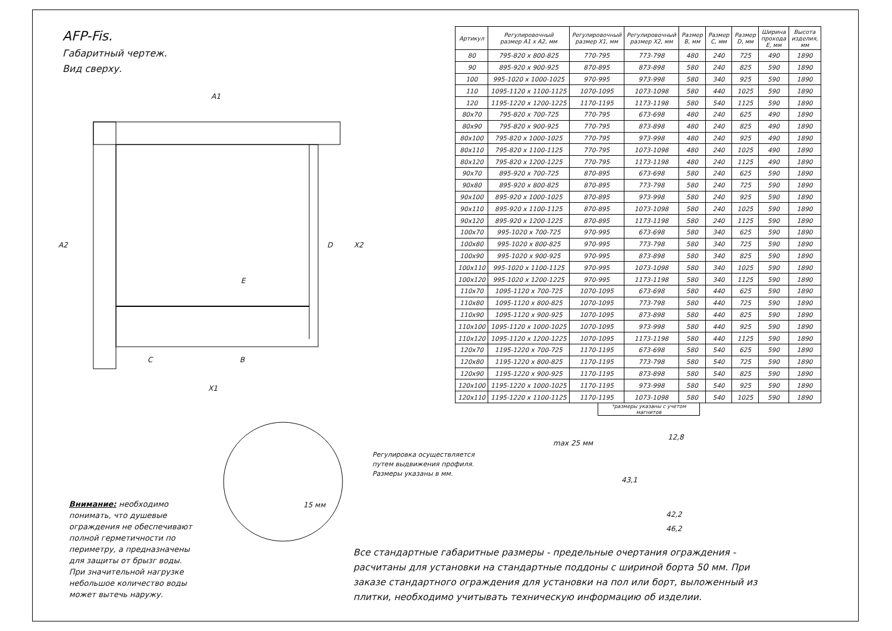A1
A2
E
D X2
C B
X1
15 мм
max 25 мм
12,8
43,1
42,2
46,2
AFP-Fis.
Габаритный чертеж.
Вид сверху.
| Артикул | Регулировочный размер A1 x A2, мм | Регулировочный размер X1, мм | Регулировочный размер X2, мм | Размер B, мм | Размер C, мм | Размер D, мм | Ширина прохода E, мм | Высота изделия, мм |
| --- | --- | --- | --- | --- | --- | --- | --- | --- |
| 80 | 795-820 x 800-825 | 770-795 | 773-798 | 480 | 240 | 725 | 490 | 1890 |
| 90 | 895-920 x 900-925 | 870-895 | 873-898 | 580 | 240 | 825 | 590 | 1890 |
| 100 | 995-1020 x 1000-1025 | 970-995 | 973-998 | 580 | 340 | 925 | 590 | 1890 |
| 110 | 1095-1120 x 1100-1125 | 1070-1095 | 1073-1098 | 580 | 440 | 1025 | 590 | 1890 |
| 120 | 1195-1220 x 1200-1225 | 1170-1195 | 1173-1198 | 580 | 540 | 1125 | 590 | 1890 |
| 80x70 | 795-820 x 700-725 | 770-795 | 673-698 | 480 | 240 | 625 | 490 | 1890 |
| 80x90 | 795-820 x 900-925 | 770-795 | 873-898 | 480 | 240 | 825 | 490 | 1890 |
| 80x100 | 795-820 x 1000-1025 | 770-795 | 973-998 | 480 | 240 | 925 | 490 | 1890 |
| 80x110 | 795-820 x 1100-1125 | 770-795 | 1073-1098 | 480 | 240 | 1025 | 490 | 1890 |
| 80x120 | 795-820 x 1200-1225 | 770-795 | 1173-1198 | 480 | 240 | 1125 | 490 | 1890 |
| 90x70 | 895-920 x 700-725 | 870-895 | 673-698 | 580 | 240 | 625 | 590 | 1890 |
| 90x80 | 895-920 x 800-825 | 870-895 | 773-798 | 580 | 240 | 725 | 590 | 1890 |
| 90x100 | 895-920 x 1000-1025 | 870-895 | 973-998 | 580 | 240 | 925 | 590 | 1890 |
| 90x110 | 895-920 x 1100-1125 | 870-895 | 1073-1098 | 580 | 240 | 1025 | 590 | 1890 |
| 90x120 | 895-920 x 1200-1225 | 870-895 | 1173-1198 | 580 | 240 | 1125 | 590 | 1890 |
| 100x70 | 995-1020 x 700-725 | 970-995 | 673-698 | 580 | 340 | 625 | 590 | 1890 |
| 100x80 | 995-1020 x 800-825 | 970-995 | 773-798 | 580 | 340 | 725 | 590 | 1890 |
| 100x90 | 995-1020 x 900-925 | 970-995 | 873-898 | 580 | 340 | 825 | 590 | 1890 |
| 100x110 | 995-1020 x 1100-1125 | 970-995 | 1073-1098 | 580 | 340 | 1025 | 590 | 1890 |
| 100x120 | 995-1020 x 1200-1225 | 970-995 | 1173-1198 | 580 | 340 | 1125 | 590 | 1890 |
| 110x70 | 1095-1120 x 700-725 | 1070-1095 | 673-698 | 580 | 440 | 625 | 590 | 1890 |
| 110x80 | 1095-1120 x 800-825 | 1070-1095 | 773-798 | 580 | 440 | 725 | 590 | 1890 |
| 110x90 | 1095-1120 x 900-925 | 1070-1095 | 873-898 | 580 | 440 | 825 | 590 | 1890 |
| 110x100 | 1095-1120 x 1000-1025 | 1070-1095 | 973-998 | 580 | 440 | 925 | 590 | 1890 |
| 110x120 | 1095-1120 x 1200-1225 | 1070-1095 | 1173-1198 | 580 | 440 | 1125 | 590 | 1890 |
| 120x70 | 1195-1220 x 700-725 | 1170-1195 | 673-698 | 580 | 540 | 625 | 590 | 1890 |
| 120x80 | 1195-1220 x 800-825 | 1170-1195 | 773-798 | 580 | 540 | 725 | 590 | 1890 |
| 120x90 | 1195-1220 x 900-925 | 1170-1195 | 873-898 | 580 | 540 | 825 | 590 | 1890 |
| 120x100 | 1195-1220 x 1000-1025 | 1170-1195 | 973-998 | 580 | 540 | 925 | 590 | 1890 |
| 120x110 | 1195-1220 x 1100-1125 | 1170-1195 | 1073-1098 | 580 | 540 | 1025 | 590 | 1890 |
*размеры указаны с учетом магнитов
Регулировка осуществляется
путем выдвижения профиля.
Размеры указаны в мм.
Внимание: необходимо понимать, что душевые ограждения не обеспечивают полной герметичности по периметру, а предназначены для защиты от брызг воды. При значительной нагрузке небольшое количество воды может вытечь наружу.
Все стандартные габаритные размеры - предельные очертания ограждения - расчитаны для установки на стандартные поддоны с шириной борта 50 мм. При заказе стандартного ограждения для установки на пол или борт, выложенный из плитки, необходимо учитывать техническую информацию об изделии.